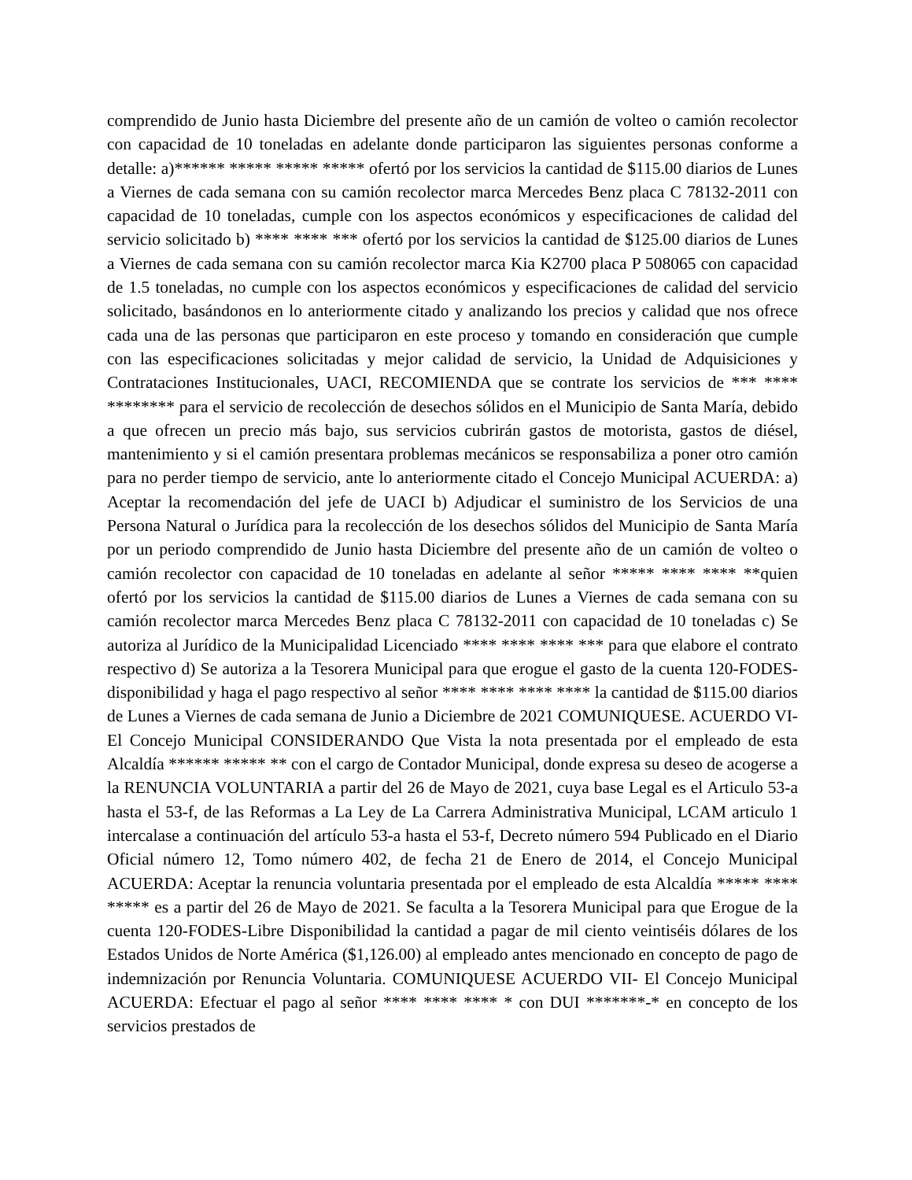comprendido de Junio hasta Diciembre del presente año de un camión de volteo o camión recolector con capacidad de 10 toneladas en adelante donde participaron las siguientes personas conforme a detalle: a)****** ***** ***** ***** ofertó por los servicios la cantidad de $115.00 diarios de Lunes a Viernes de cada semana con su camión recolector marca Mercedes Benz placa C 78132-2011 con capacidad de 10 toneladas, cumple con los aspectos económicos y especificaciones de calidad del servicio solicitado b) **** **** *** ofertó por los servicios la cantidad de $125.00 diarios de Lunes a Viernes de cada semana con su camión recolector marca Kia K2700 placa P 508065 con capacidad de 1.5 toneladas, no cumple con los aspectos económicos y especificaciones de calidad del servicio solicitado, basándonos en lo anteriormente citado y analizando los precios y calidad que nos ofrece cada una de las personas que participaron en este proceso y tomando en consideración que cumple con las especificaciones solicitadas y mejor calidad de servicio, la Unidad de Adquisiciones y Contrataciones Institucionales, UACI, RECOMIENDA que se contrate los servicios de *** **** ******** para el servicio de recolección de desechos sólidos en el Municipio de Santa María, debido a que ofrecen un precio más bajo, sus servicios cubrirán gastos de motorista, gastos de diésel, mantenimiento y si el camión presentara problemas mecánicos se responsabiliza a poner otro camión para no perder tiempo de servicio, ante lo anteriormente citado el Concejo Municipal ACUERDA: a) Aceptar la recomendación del jefe de UACI b) Adjudicar el suministro de los Servicios de una Persona Natural o Jurídica para la recolección de los desechos sólidos del Municipio de Santa María por un periodo comprendido de Junio hasta Diciembre del presente año de un camión de volteo o camión recolector con capacidad de 10 toneladas en adelante al señor ***** **** **** **quien ofertó por los servicios la cantidad de $115.00 diarios de Lunes a Viernes de cada semana con su camión recolector marca Mercedes Benz placa C 78132-2011 con capacidad de 10 toneladas c) Se autoriza al Jurídico de la Municipalidad Licenciado **** **** **** *** para que elabore el contrato respectivo d) Se autoriza a la Tesorera Municipal para que erogue el gasto de la cuenta 120-FODES-disponibilidad y haga el pago respectivo al señor **** **** **** **** la cantidad de $115.00 diarios de Lunes a Viernes de cada semana de Junio a Diciembre de 2021 COMUNIQUESE. ACUERDO VI- El Concejo Municipal CONSIDERANDO Que Vista la nota presentada por el empleado de esta Alcaldía ****** ***** ** con el cargo de Contador Municipal, donde expresa su deseo de acogerse a la RENUNCIA VOLUNTARIA a partir del 26 de Mayo de 2021, cuya base Legal es el Articulo 53-a hasta el 53-f, de las Reformas a La Ley de La Carrera Administrativa Municipal, LCAM articulo 1 intercalase a continuación del artículo 53-a hasta el 53-f, Decreto número 594 Publicado en el Diario Oficial número 12, Tomo número 402, de fecha 21 de Enero de 2014, el Concejo Municipal ACUERDA: Aceptar la renuncia voluntaria presentada por el empleado de esta Alcaldía ***** **** ***** es a partir del 26 de Mayo de 2021. Se faculta a la Tesorera Municipal para que Erogue de la cuenta 120-FODES-Libre Disponibilidad la cantidad a pagar de mil ciento veintiséis dólares de los Estados Unidos de Norte América ($1,126.00) al empleado antes mencionado en concepto de pago de indemnización por Renuncia Voluntaria. COMUNIQUESE ACUERDO VII- El Concejo Municipal ACUERDA: Efectuar el pago al señor **** **** **** * con DUI *******-* en concepto de los servicios prestados de